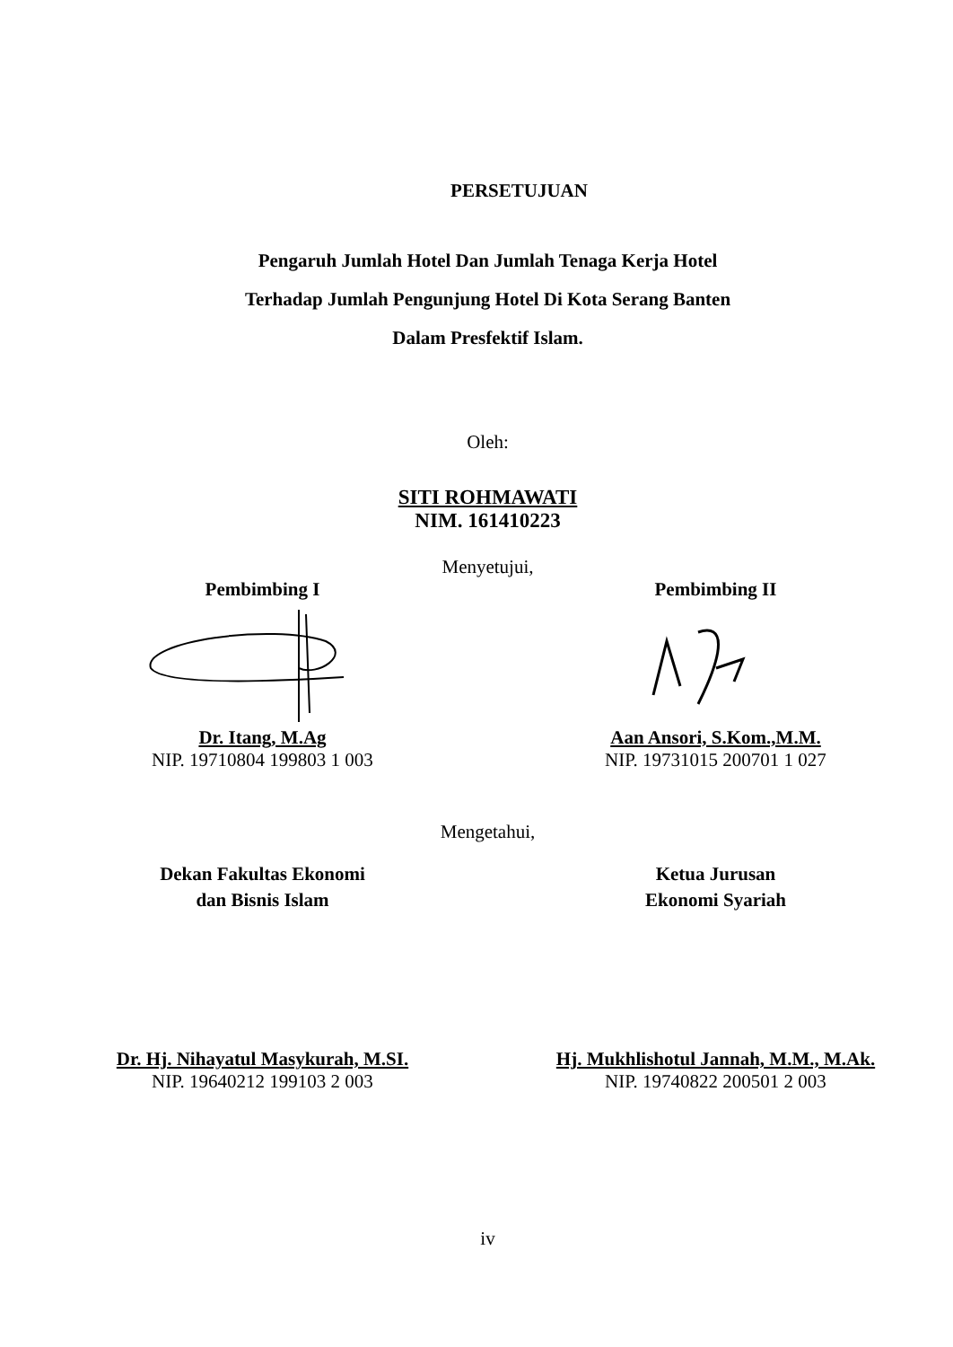PERSETUJUAN
Pengaruh Jumlah Hotel Dan Jumlah Tenaga Kerja Hotel
Terhadap Jumlah Pengunjung Hotel Di Kota Serang Banten
Dalam Presfektif Islam.
Oleh:
SITI ROHMAWATI
NIM. 161410223
Menyetujui,
Pembimbing I Pembimbing II
Dr. Itang, M.Ag
NIP. 19710804 199803 1 003
Aan Ansori, S.Kom.,M.M.
NIP. 19731015 200701 1 027
Mengetahui,
Dekan Fakultas Ekonomi
dan Bisnis Islam
Ketua Jurusan
Ekonomi Syariah
Dr. Hj. Nihayatul Masykurah, M.SI.
NIP. 19640212 199103 2 003
Hj. Mukhlishotul Jannah, M.M., M.Ak.
NIP. 19740822 200501 2 003
iv